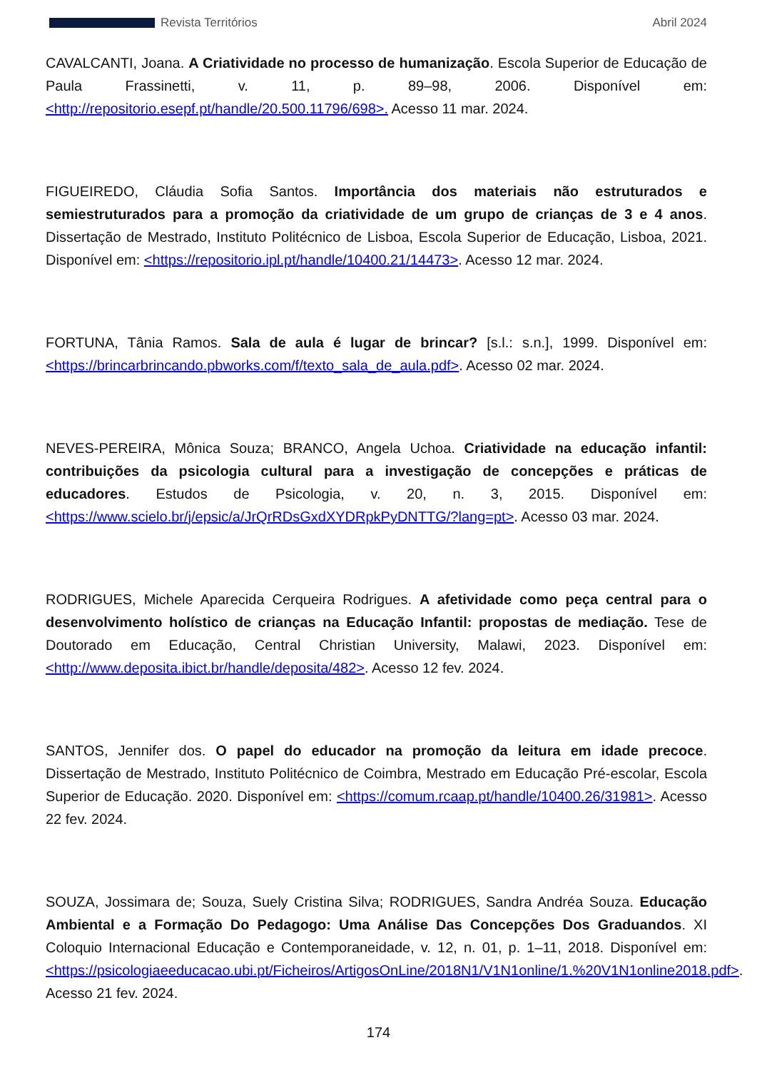Revista Territórios Abril 2024
CAVALCANTI, Joana. A Criatividade no processo de humanização. Escola Superior de Educação de Paula Frassinetti, v. 11, p. 89–98, 2006. Disponível em: <http://repositorio.esepf.pt/handle/20.500.11796/698>. Acesso 11 mar. 2024.
FIGUEIREDO, Cláudia Sofia Santos. Importância dos materiais não estruturados e semiestruturados para a promoção da criatividade de um grupo de crianças de 3 e 4 anos. Dissertação de Mestrado, Instituto Politécnico de Lisboa, Escola Superior de Educação, Lisboa, 2021. Disponível em: <https://repositorio.ipl.pt/handle/10400.21/14473>. Acesso 12 mar. 2024.
FORTUNA, Tânia Ramos. Sala de aula é lugar de brincar? [s.l.: s.n.], 1999. Disponível em: <https://brincarbrincando.pbworks.com/f/texto_sala_de_aula.pdf>. Acesso 02 mar. 2024.
NEVES-PEREIRA, Mônica Souza; BRANCO, Angela Uchoa. Criatividade na educação infantil: contribuições da psicologia cultural para a investigação de concepções e práticas de educadores. Estudos de Psicologia, v. 20, n. 3, 2015. Disponível em: <https://www.scielo.br/j/epsic/a/JrQrRDsGxdXYDRpkPyDNTTG/?lang=pt>. Acesso 03 mar. 2024.
RODRIGUES, Michele Aparecida Cerqueira Rodrigues. A afetividade como peça central para o desenvolvimento holístico de crianças na Educação Infantil: propostas de mediação. Tese de Doutorado em Educação, Central Christian University, Malawi, 2023. Disponível em: <http://www.deposita.ibict.br/handle/deposita/482>. Acesso 12 fev. 2024.
SANTOS, Jennifer dos. O papel do educador na promoção da leitura em idade precoce. Dissertação de Mestrado, Instituto Politécnico de Coimbra, Mestrado em Educação Pré-escolar, Escola Superior de Educação. 2020. Disponível em: <https://comum.rcaap.pt/handle/10400.26/31981>. Acesso 22 fev. 2024.
SOUZA, Jossimara de; Souza, Suely Cristina Silva; RODRIGUES, Sandra Andréa Souza. Educação Ambiental e a Formação Do Pedagogo: Uma Análise Das Concepções Dos Graduandos. XI Coloquio Internacional Educação e Contemporaneidade, v. 12, n. 01, p. 1–11, 2018. Disponível em: <https://psicologiaeeducacao.ubi.pt/Ficheiros/ArtigosOnLine/2018N1/V1N1online/1.%20V1N1online2018.pdf>. Acesso 21 fev. 2024.
174